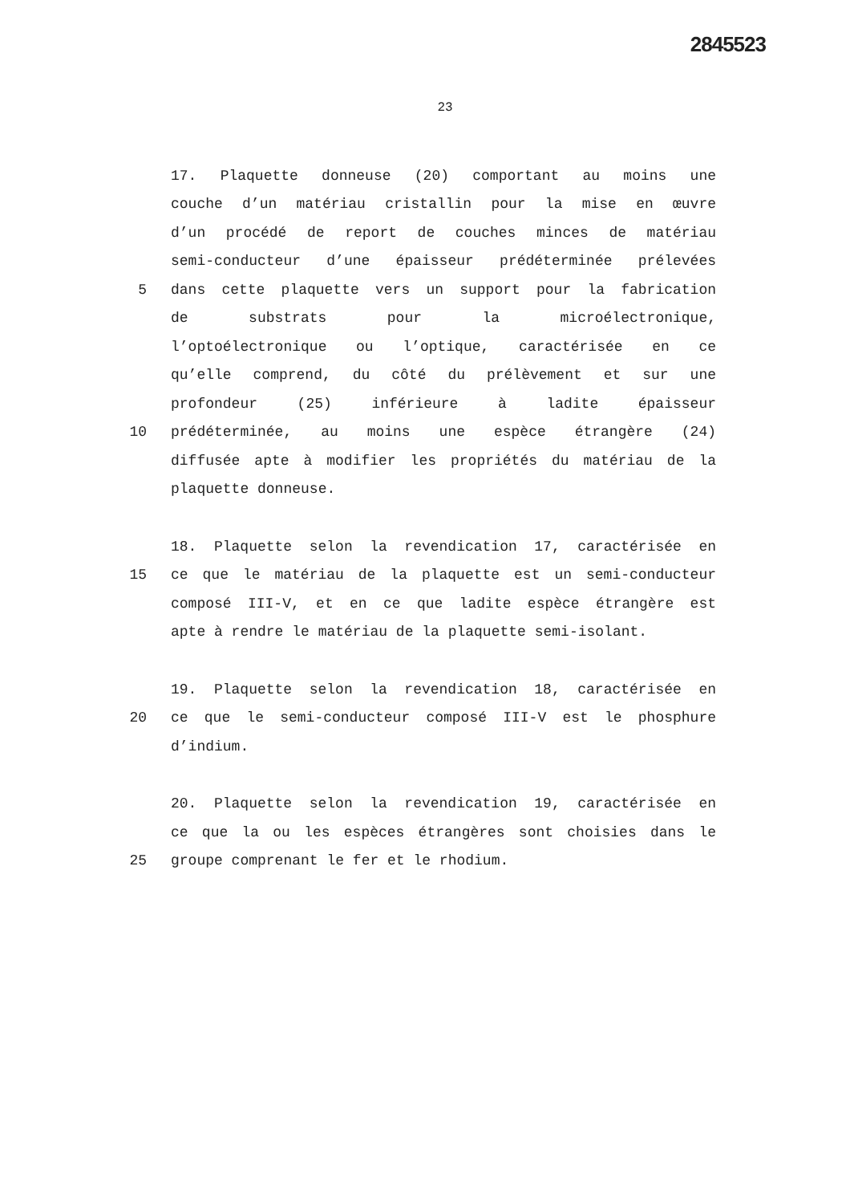2845523
23
17. Plaquette donneuse (20) comportant au moins une
couche d’un matériau cristallin pour la mise en œuvre
d’un procédé de report de couches minces de matériau
semi-conducteur d’une épaisseur prédéterminée prélevées
5 dans cette plaquette vers un support pour la fabrication
de substrats pour la microélectronique,
l’optoélectronique ou l’optique, caractérisée en ce
qu’elle comprend, du côté du prélèvement et sur une
profondeur (25) inférieure à ladite épaisseur
10 prédéterminée, au moins une espèce étrangère (24)
diffusée apte à modifier les propriétés du matériau de la
plaquette donneuse.
18. Plaquette selon la revendication 17, caractérisée en
15 ce que le matériau de la plaquette est un semi-conducteur
composé III-V, et en ce que ladite espèce étrangère est
apte à rendre le matériau de la plaquette semi-isolant.
19. Plaquette selon la revendication 18, caractérisée en
20 ce que le semi-conducteur composé III-V est le phosphure
d’indium.
20. Plaquette selon la revendication 19, caractérisée en
ce que la ou les espèces étrangères sont choisies dans le
25 groupe comprenant le fer et le rhodium.